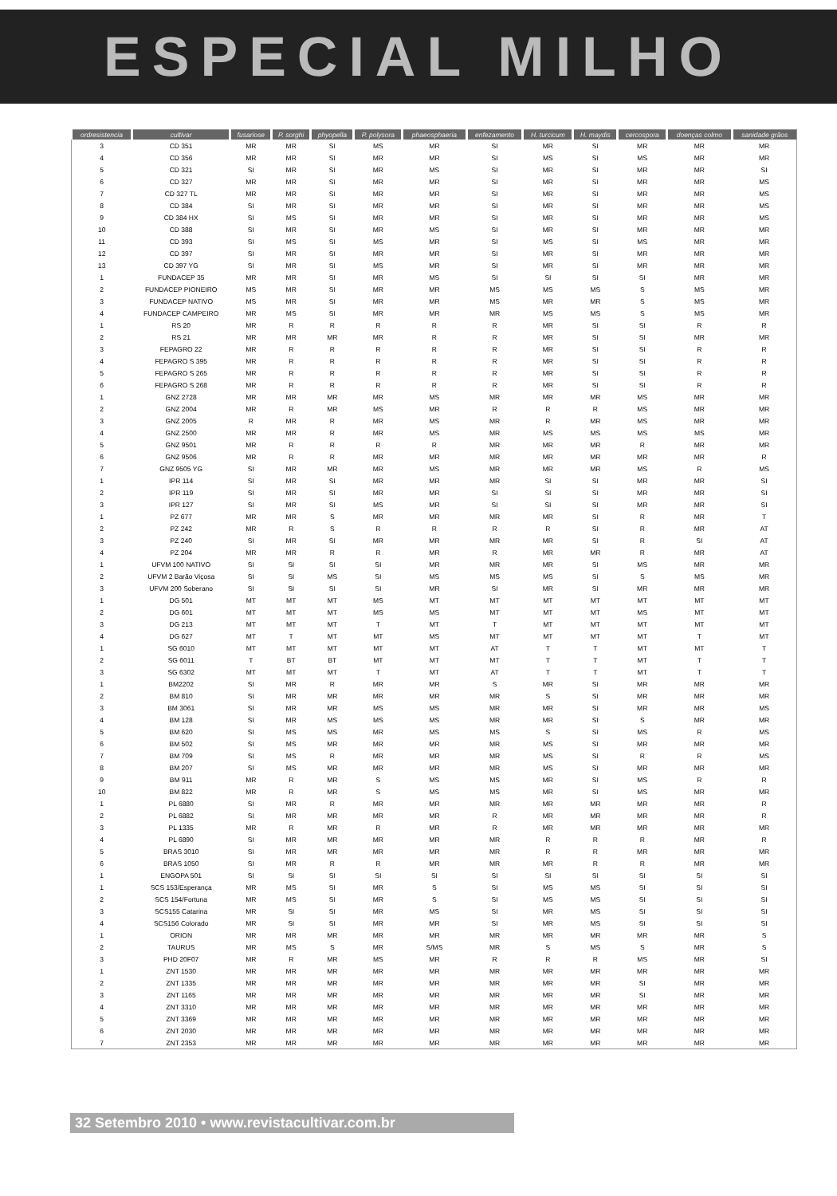ESPECIAL MILHO
| ordresistencia | cultivar | fusariose | P. sorghi | phyopella | P. polysora | phaeosphaeria | enfezamento | H. turcicum | H. maydis | cercospora | doenças colmo | sanidade grãos |
| --- | --- | --- | --- | --- | --- | --- | --- | --- | --- | --- | --- | --- |
| 3 | CD 351 | MR | MR | SI | MS | MR | SI | MR | SI | MR | MR | MR |
| 4 | CD 356 | MR | MR | SI | MR | MR | SI | MS | SI | MS | MR | MR |
| 5 | CD 321 | SI | MR | SI | MR | MS | SI | MR | SI | MR | MR | SI |
| 6 | CD 327 | MR | MR | SI | MR | MR | SI | MR | SI | MR | MR | MS |
| 7 | CD 327 TL | MR | MR | SI | MR | MR | SI | MR | SI | MR | MR | MS |
| 8 | CD 384 | SI | MR | SI | MR | MR | SI | MR | SI | MR | MR | MS |
| 9 | CD 384 HX | SI | MS | SI | MR | MR | SI | MR | SI | MR | MR | MS |
| 10 | CD 388 | SI | MR | SI | MR | MS | SI | MR | SI | MR | MR | MR |
| 11 | CD 393 | SI | MS | SI | MS | MR | SI | MS | SI | MS | MR | MR |
| 12 | CD 397 | SI | MR | SI | MR | MR | SI | MR | SI | MR | MR | MR |
| 13 | CD 397 YG | SI | MR | SI | MS | MR | SI | MR | SI | MR | MR | MR |
| 1 | FUNDACEP 35 | MR | MR | SI | MR | MS | SI | SI | SI | SI | MR | MR |
| 2 | FUNDACEP PIONEIRO | MS | MR | SI | MR | MR | MS | MS | MS | S | MS | MR |
| 3 | FUNDACEP NATIVO | MS | MR | SI | MR | MR | MS | MR | MR | S | MS | MR |
| 4 | FUNDACEP CAMPEIRO | MR | MS | SI | MR | MR | MR | MS | MS | S | MS | MR |
| 1 | RS 20 | MR | R | R | R | R | R | MR | SI | SI | R | R |
| 2 | RS 21 | MR | MR | MR | MR | R | R | MR | SI | SI | MR | MR |
| 3 | FEPAGRO 22 | MR | R | R | R | R | R | MR | SI | SI | R | R |
| 4 | FEPAGRO S 395 | MR | R | R | R | R | R | MR | SI | SI | R | R |
| 5 | FEPAGRO S 265 | MR | R | R | R | R | R | MR | SI | SI | R | R |
| 6 | FEPAGRO S 268 | MR | R | R | R | R | R | MR | SI | SI | R | R |
| 1 | GNZ 2728 | MR | MR | MR | MR | MS | MR | MR | MR | MS | MR | MR |
| 2 | GNZ 2004 | MR | R | MR | MS | MR | R | R | R | MS | MR | MR |
| 3 | GNZ 2005 | R | MR | R | MR | MS | MR | R | MR | MS | MR | MR |
| 4 | GNZ 2500 | MR | MR | R | MR | MS | MR | MS | MS | MS | MS | MR |
| 5 | GNZ 9501 | MR | R | R | R | R | MR | MR | MR | R | MR | MR |
| 6 | GNZ 9506 | MR | R | R | MR | MR | MR | MR | MR | MR | MR | R |
| 7 | GNZ 9505 YG | SI | MR | MR | MR | MS | MR | MR | MR | MS | R | MS |
| 1 | IPR 114 | SI | MR | SI | MR | MR | MR | SI | SI | MR | MR | SI |
| 2 | IPR 119 | SI | MR | SI | MR | MR | SI | SI | SI | MR | MR | SI |
| 3 | IPR 127 | SI | MR | SI | MS | MR | SI | SI | SI | MR | MR | SI |
| 1 | PZ 677 | MR | MR | S | MR | MR | MR | MR | SI | R | MR | T |
| 2 | PZ 242 | MR | R | S | R | R | R | R | SI | R | MR | AT |
| 3 | PZ 240 | SI | MR | SI | MR | MR | MR | MR | SI | R | SI | AT |
| 4 | PZ 204 | MR | MR | R | R | MR | R | MR | MR | R | MR | AT |
| 1 | UFVM 100 NATIVO | SI | SI | SI | SI | MR | MR | MR | SI | MS | MR | MR |
| 2 | UFVM 2 Barão Viçosa | SI | SI | MS | SI | MS | MS | MS | SI | S | MS | MR |
| 3 | UFVM 200 Soberano | SI | SI | SI | SI | MR | SI | MR | SI | MR | MR | MR |
| 1 | DG 501 | MT | MT | MT | MS | MT | MT | MT | MT | MT | MT | MT |
| 2 | DG 601 | MT | MT | MT | MS | MS | MT | MT | MT | MS | MT | MT |
| 3 | DG 213 | MT | MT | MT | T | MT | T | MT | MT | MT | MT | MT |
| 4 | DG 627 | MT | T | MT | MT | MS | MT | MT | MT | MT | T | MT |
| 1 | SG 6010 | MT | MT | MT | MT | MT | AT | T | T | MT | MT | T |
| 2 | SG 6011 | T | BT | BT | MT | MT | MT | T | T | MT | T | T |
| 3 | SG 6302 | MT | MT | MT | T | MT | AT | T | T | MT | T | T |
| 1 | BM2202 | SI | MR | R | MR | MR | S | MR | SI | MR | MR | MR |
| 2 | BM 810 | SI | MR | MR | MR | MR | MR | S | SI | MR | MR | MR |
| 3 | BM 3061 | SI | MR | MR | MS | MS | MR | MR | SI | MR | MR | MS |
| 4 | BM 128 | SI | MR | MS | MS | MS | MR | MR | SI | S | MR | MR |
| 5 | BM 620 | SI | MS | MS | MR | MS | MS | S | SI | MS | R | MS |
| 6 | BM 502 | SI | MS | MR | MR | MR | MR | MS | SI | MR | MR | MR |
| 7 | BM 709 | SI | MS | R | MR | MR | MR | MS | SI | R | R | MS |
| 8 | BM 207 | SI | MS | MR | MR | MR | MR | MS | SI | MR | MR | MR |
| 9 | BM 911 | MR | R | MR | S | MS | MS | MR | SI | MS | R | R |
| 10 | BM 822 | MR | R | MR | S | MS | MS | MR | SI | MS | MR | MR |
| 1 | PL 6880 | SI | MR | R | MR | MR | MR | MR | MR | MR | MR | R |
| 2 | PL 6882 | SI | MR | MR | MR | MR | R | MR | MR | MR | MR | R |
| 3 | PL 1335 | MR | R | MR | R | MR | R | MR | MR | MR | MR | MR |
| 4 | PL 6890 | SI | MR | MR | MR | MR | MR | R | R | R | MR | R |
| 5 | BRAS 3010 | SI | MR | MR | MR | MR | MR | R | R | MR | MR | MR |
| 6 | BRAS 1050 | SI | MR | R | R | MR | MR | MR | R | R | MR | MR |
| 1 | ENGOPA 501 | SI | SI | SI | SI | SI | SI | SI | SI | SI | SI | SI |
| 1 | SCS 153/Esperança | MR | MS | SI | MR | S | SI | MS | MS | SI | SI | SI |
| 2 | SCS 154/Fortuna | MR | MS | SI | MR | S | SI | MS | MS | SI | SI | SI |
| 3 | SCS155 Catarina | MR | SI | SI | MR | MS | SI | MR | MS | SI | SI | SI |
| 4 | SCS156 Colorado | MR | SI | SI | MR | MR | SI | MR | MS | SI | SI | SI |
| 1 | ORION | MR | MR | MR | MR | MR | MR | MR | MR | MR | MR | S |
| 2 | TAURUS | MR | MS | S | MR | S/MS | MR | S | MS | S | MR | S |
| 3 | PHD 20F07 | MR | R | MR | MS | MR | R | R | R | MS | MR | SI |
| 1 | ZNT 1530 | MR | MR | MR | MR | MR | MR | MR | MR | MR | MR | MR |
| 2 | ZNT 1335 | MR | MR | MR | MR | MR | MR | MR | MR | SI | MR | MR |
| 3 | ZNT 1165 | MR | MR | MR | MR | MR | MR | MR | MR | SI | MR | MR |
| 4 | ZNT 3310 | MR | MR | MR | MR | MR | MR | MR | MR | MR | MR | MR |
| 5 | ZNT 3369 | MR | MR | MR | MR | MR | MR | MR | MR | MR | MR | MR |
| 6 | ZNT 2030 | MR | MR | MR | MR | MR | MR | MR | MR | MR | MR | MR |
| 7 | ZNT 2353 | MR | MR | MR | MR | MR | MR | MR | MR | MR | MR | MR |
32 Setembro 2010 • www.revistacultivar.com.br